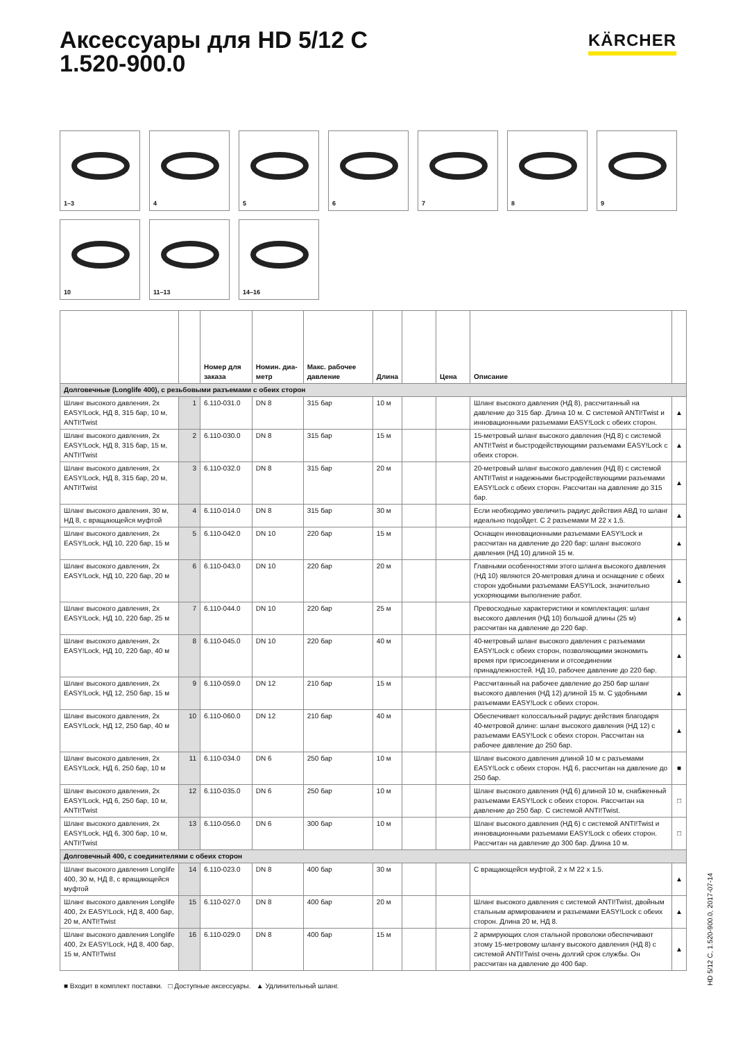Аксессуары для HD 5/12 C
1.520-900.0
KÄRCHER
1–3
4
5
6
7
8
9
10
11–13
14–16
| | | Номер для заказа | Номин. диа-метр | Макс. рабочее давление | Длина | | Цена | Описание | |
| --- | --- | --- | --- | --- | --- | --- | --- | --- | --- |
| Долговечные (Longlife 400), с резьбовыми разъемами с обеих сторон | | | | | | | | | |
| Шланг высокого давления, 2x EASY!Lock, НД 8, 315 бар, 10 м, ANTI!Twist | 1 | 6.110-031.0 | DN 8 | 315 бар | 10 м | | | Шланг высокого давления (НД 8), рассчитанный на давление до 315 бар. Длина 10 м. С системой ANTI!Twist и инновационными разъемами EASY!Lock с обеих сторон. | ▲ |
| Шланг высокого давления, 2x EASY!Lock, НД 8, 315 бар, 15 м, ANTI!Twist | 2 | 6.110-030.0 | DN 8 | 315 бар | 15 м | | | 15-метровый шланг высокого давления (НД 8) с системой ANTI!Twist и быстродействующими разъемами EASY!Lock с обеих сторон. | ▲ |
| Шланг высокого давления, 2x EASY!Lock, НД 8, 315 бар, 20 м, ANTI!Twist | 3 | 6.110-032.0 | DN 8 | 315 бар | 20 м | | | 20-метровый шланг высокого давления (НД 8) с системой ANTI!Twist и надежными быстродействующими разъемами EASY!Lock с обеих сторон. Рассчитан на давление до 315 бар. | ▲ |
| Шланг высокого давления, 30 м, НД 8, с вращающейся муфтой | 4 | 6.110-014.0 | DN 8 | 315 бар | 30 м | | | Если необходимо увеличить радиус действия АВД то шланг идеально подойдет. С 2 разъемами M 22 x 1,5. | ▲ |
| Шланг высокого давления, 2x EASY!Lock, НД 10, 220 бар, 15 м | 5 | 6.110-042.0 | DN 10 | 220 бар | 15 м | | | Оснащен инновационными разъемами EASY!Lock и рассчитан на давление до 220 бар: шланг высокого давления (НД 10) длиной 15 м. | ▲ |
| Шланг высокого давления, 2x EASY!Lock, НД 10, 220 бар, 20 м | 6 | 6.110-043.0 | DN 10 | 220 бар | 20 м | | | Главными особенностями этого шланга высокого давления (НД 10) являются 20-метровая длина и оснащение с обеих сторон удобными разъемами EASY!Lock, значительно ускоряющими выполнение работ. | ▲ |
| Шланг высокого давления, 2x EASY!Lock, НД 10, 220 бар, 25 м | 7 | 6.110-044.0 | DN 10 | 220 бар | 25 м | | | Превосходные характеристики и комплектация: шланг высокого давления (НД 10) большой длины (25 м) рассчитан на давление до 220 бар. | ▲ |
| Шланг высокого давления, 2x EASY!Lock, НД 10, 220 бар, 40 м | 8 | 6.110-045.0 | DN 10 | 220 бар | 40 м | | | 40-метровый шланг высокого давления с разъемами EASY!Lock с обеих сторон, позволяющими экономить время при присоединении и отсоединении принадлежностей. НД 10, рабочее давление до 220 бар. | ▲ |
| Шланг высокого давления, 2x EASY!Lock, НД 12, 250 бар, 15 м | 9 | 6.110-059.0 | DN 12 | 210 бар | 15 м | | | Рассчитанный на рабочее давление до 250 бар шланг высокого давления (НД 12) длиной 15 м. С удобными разъемами EASY!Lock с обеих сторон. | ▲ |
| Шланг высокого давления, 2x EASY!Lock, НД 12, 250 бар, 40 м | 10 | 6.110-060.0 | DN 12 | 210 бар | 40 м | | | Обеспечивает колоссальный радиус действия благодаря 40-метровой длине: шланг высокого давления (НД 12) с разъемами EASY!Lock с обеих сторон. Рассчитан на рабочее давление до 250 бар. | ▲ |
| Шланг высокого давления, 2x EASY!Lock, НД 6, 250 бар, 10 м | 11 | 6.110-034.0 | DN 6 | 250 бар | 10 м | | | Шланг высокого давления длиной 10 м с разъемами EASY!Lock с обеих сторон. НД 6, рассчитан на давление до 250 бар. | ■ |
| Шланг высокого давления, 2x EASY!Lock, НД 6, 250 бар, 10 м, ANTI!Twist | 12 | 6.110-035.0 | DN 6 | 250 бар | 10 м | | | Шланг высокого давления (НД 6) длиной 10 м, снабженный разъемами EASY!Lock с обеих сторон. Рассчитан на давление до 250 бар. С системой ANTI!Twist. | □ |
| Шланг высокого давления, 2x EASY!Lock, НД 6, 300 бар, 10 м, ANTI!Twist | 13 | 6.110-056.0 | DN 6 | 300 бар | 10 м | | | Шланг высокого давления (НД 6) с системой ANTI!Twist и инновационными разъемами EASY!Lock с обеих сторон. Рассчитан на давление до 300 бар. Длина 10 м. | □ |
| Долговечный 400, с соединителями с обеих сторон | | | | | | | | | |
| Шланг высокого давления Longlife 400, 30 м, НД 8, с вращающейся муфтой | 14 | 6.110-023.0 | DN 8 | 400 бар | 30 м | | | С вращающейся муфтой, 2 x M 22 x 1.5. | ▲ |
| Шланг высокого давления Longlife 400, 2x EASY!Lock, НД 8, 400 бар, 20 м, ANTI!Twist | 15 | 6.110-027.0 | DN 8 | 400 бар | 20 м | | | Шланг высокого давления с системой ANTI!Twist, двойным стальным армированием и разъемами EASY!Lock с обеих сторон. Длина 20 м, НД 8. | ▲ |
| Шланг высокого давления Longlife 400, 2x EASY!Lock, НД 8, 400 бар, 15 м, ANTI!Twist | 16 | 6.110-029.0 | DN 8 | 400 бар | 15 м | | | 2 армирующих слоя стальной проволоки обеспечивают этому 15-метровому шлангу высокого давления (НД 8) с системой ANTI!Twist очень долгий срок службы. Он рассчитан на давление до 400 бар. | ▲ |
■ Входит в комплект поставки. □ Доступные аксессуары. ▲ Удлинительный шланг.
HD 5/12 C, 1.520-900.0, 2017-07-14